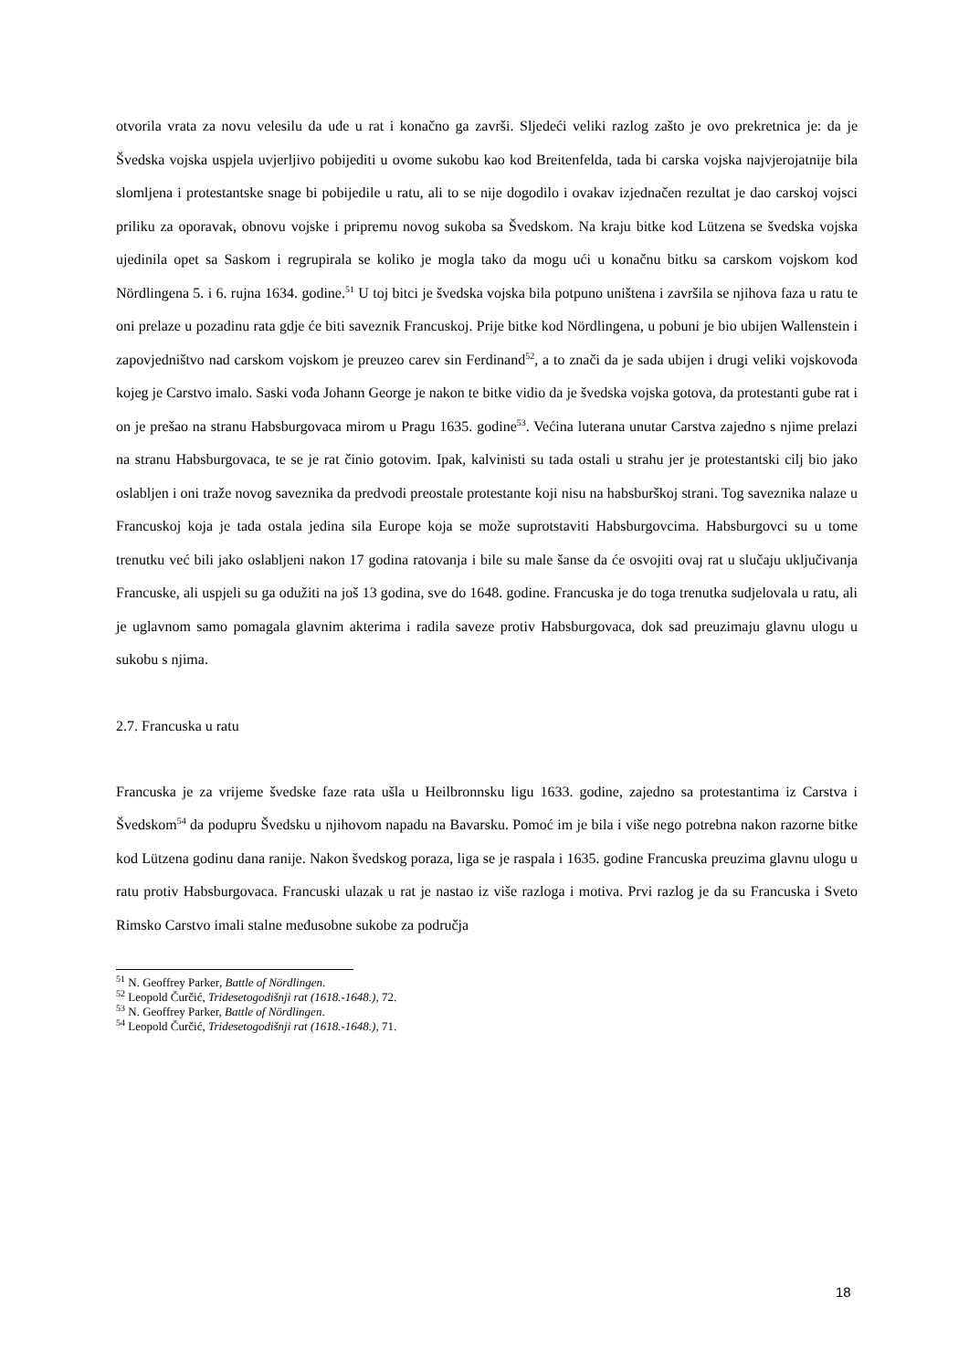otvorila vrata za novu velesilu da uđe u rat i konačno ga završi. Sljedeći veliki razlog zašto je ovo prekretnica je: da je Švedska vojska uspjela uvjerljivo pobijediti u ovome sukobu kao kod Breitenfelda, tada bi carska vojska najvjerojatnije bila slomljena i protestantske snage bi pobijedile u ratu, ali to se nije dogodilo i ovakav izjednačen rezultat je dao carskoj vojsci priliku za oporavak, obnovu vojske i pripremu novog sukoba sa Švedskom. Na kraju bitke kod Lützena se švedska vojska ujedinila opet sa Saskom i regrupirala se koliko je mogla tako da mogu ući u konačnu bitku sa carskom vojskom kod Nördlingena 5. i 6. rujna 1634. godine.<sup>51</sup> U toj bitci je švedska vojska bila potpuno uništena i završila se njihova faza u ratu te oni prelaze u pozadinu rata gdje će biti saveznik Francuskoj. Prije bitke kod Nördlingena, u pobuni je bio ubijen Wallenstein i zapovjedništvo nad carskom vojskom je preuzeo carev sin Ferdinand<sup>52</sup>, a to znači da je sada ubijen i drugi veliki vojskovođa kojeg je Carstvo imalo. Saski vođa Johann George je nakon te bitke vidio da je švedska vojska gotova, da protestanti gube rat i on je prešao na stranu Habsburgovaca mirom u Pragu 1635. godine<sup>53</sup>. Većina luterana unutar Carstva zajedno s njime prelazi na stranu Habsburgovaca, te se je rat činio gotovim. Ipak, kalvinisti su tada ostali u strahu jer je protestantski cilj bio jako oslabljen i oni traže novog saveznika da predvodi preostale protestante koji nisu na habsburškoj strani. Tog saveznika nalaze u Francuskoj koja je tada ostala jedina sila Europe koja se može suprotstaviti Habsburgovcima. Habsburgovci su u tome trenutku već bili jako oslabljeni nakon 17 godina ratovanja i bile su male šanse da će osvojiti ovaj rat u slučaju uključivanja Francuske, ali uspjeli su ga odužiti na još 13 godina, sve do 1648. godine. Francuska je do toga trenutka sudjelovala u ratu, ali je uglavnom samo pomagala glavnim akterima i radila saveze protiv Habsburgovaca, dok sad preuzimaju glavnu ulogu u sukobu s njima.
2.7. Francuska u ratu
Francuska je za vrijeme švedske faze rata ušla u Heilbronnsku ligu 1633. godine, zajedno sa protestantima iz Carstva i Švedskom<sup>54</sup> da podupru Švedsku u njihovom napadu na Bavarsku. Pomoć im je bila i više nego potrebna nakon razorne bitke kod Lützena godinu dana ranije. Nakon švedskog poraza, liga se je raspala i 1635. godine Francuska preuzima glavnu ulogu u ratu protiv Habsburgovaca. Francuski ulazak u rat je nastao iz više razloga i motiva. Prvi razlog je da su Francuska i Sveto Rimsko Carstvo imali stalne međusobne sukobe za područja
<sup>51</sup> N. Geoffrey Parker, Battle of Nördlingen.
<sup>52</sup> Leopold Čurčić, Tridesetogodišnji rat (1618.-1648.), 72.
<sup>53</sup> N. Geoffrey Parker, Battle of Nördlingen.
<sup>54</sup> Leopold Čurčić, Tridesetogodišnji rat (1618.-1648.), 71.
18